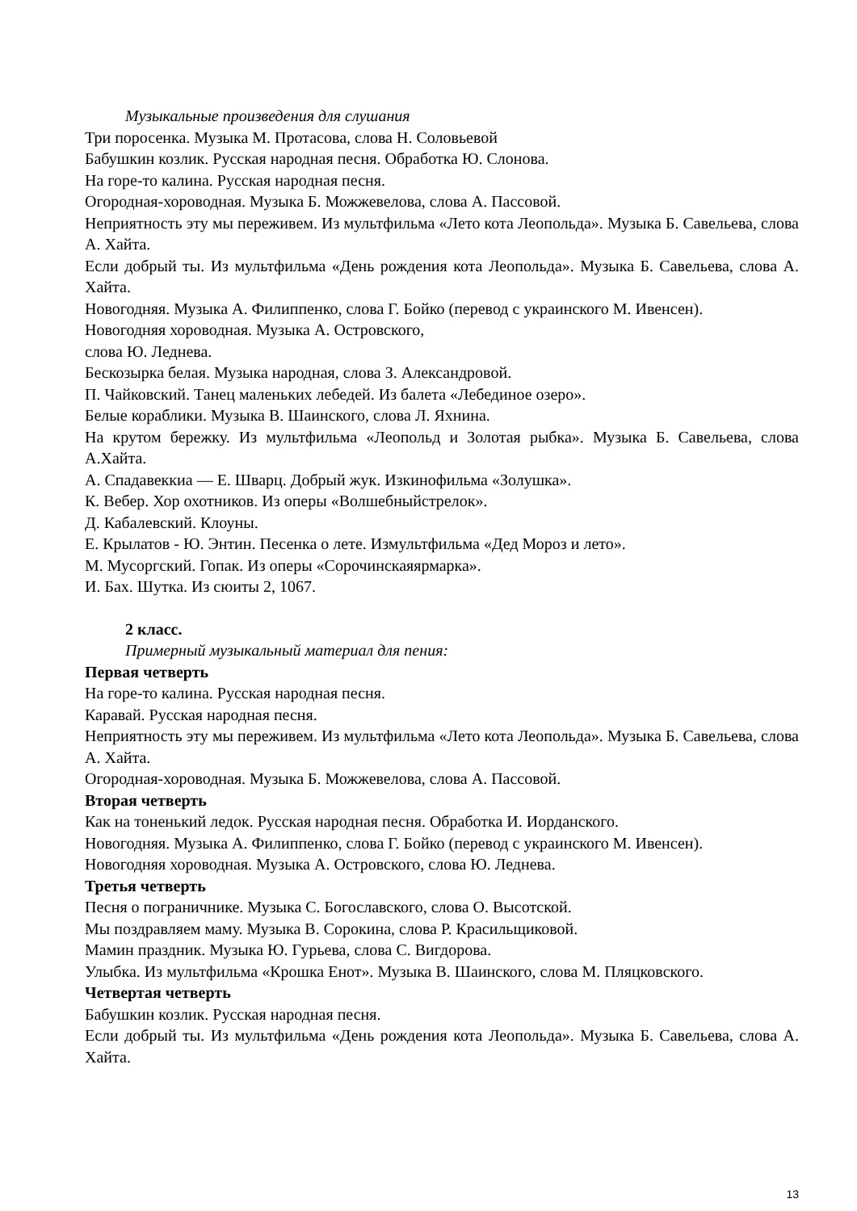Музыкальные произведения для слушания
Три поросенка. Музыка М. Протасова, слова Н. Соловьевой
Бабушкин козлик. Русская народная песня. Обработка Ю. Слонова.
На горе-то калина. Русская народная песня.
Огородная-хороводная. Музыка Б. Можжевелова, слова А. Пассовой.
Неприятность эту мы переживем. Из мультфильма «Лето кота Леопольда». Музыка Б. Савельева, слова А. Хайта.
Если добрый ты. Из мультфильма «День рождения кота Леопольда». Музыка Б. Савельева, слова А. Хайта.
Новогодняя. Музыка А. Филиппенко, слова Г. Бойко (перевод с украинского М. Ивенсен).
Новогодняя хороводная. Музыка А. Островского,
слова Ю. Леднева.
Бескозырка белая. Музыка народная, слова З. Александровой.
П. Чайковский. Танец маленьких лебедей. Из балета «Лебединое озеро».
Белые кораблики. Музыка В. Шаинского, слова Л. Яхнина.
На крутом бережку. Из мультфильма «Леопольд и Золотая рыбка». Музыка Б. Савельева, слова А.Хайта.
А. Спадавеккиа — Е. Шварц. Добрый жук. Изкинофильма «Золушка».
К. Вебер. Хор охотников. Из оперы «Волшебныйстрелок».
Д. Кабалевский. Клоуны.
Е. Крылатов - Ю. Энтин. Песенка о лете. Измультфильма «Дед Мороз и лето».
М. Мусоргский. Гопак. Из оперы «Сорочинскаяярмарка».
И. Бах. Шутка. Из сюиты 2, 1067.
2 класс.
Примерный музыкальный материал для пения:
Первая четверть
На горе-то калина. Русская народная песня.
Каравай. Русская народная песня.
Неприятность эту мы переживем. Из мультфильма «Лето кота Леопольда». Музыка Б. Савельева, слова А. Хайта.
Огородная-хороводная. Музыка Б. Можжевелова, слова А. Пассовой.
Вторая четверть
Как на тоненький ледок. Русская народная песня. Обработка И. Иорданского.
Новогодняя. Музыка А. Филиппенко, слова Г. Бойко (перевод с украинского М. Ивенсен).
Новогодняя хороводная. Музыка А. Островского, слова Ю. Леднева.
Третья четверть
Песня о пограничнике. Музыка С. Богославского, слова О. Высотской.
Мы поздравляем маму. Музыка В. Сорокина, слова Р. Красильщиковой.
Мамин праздник. Музыка Ю. Гурьева, слова С. Вигдорова.
Улыбка. Из мультфильма «Крошка Енот». Музыка В. Шаинского, слова М. Пляцковского.
Четвертая четверть
Бабушкин козлик. Русская народная песня.
Если добрый ты. Из мультфильма «День рождения кота Леопольда». Музыка Б. Савельева, слова А. Хайта.
13